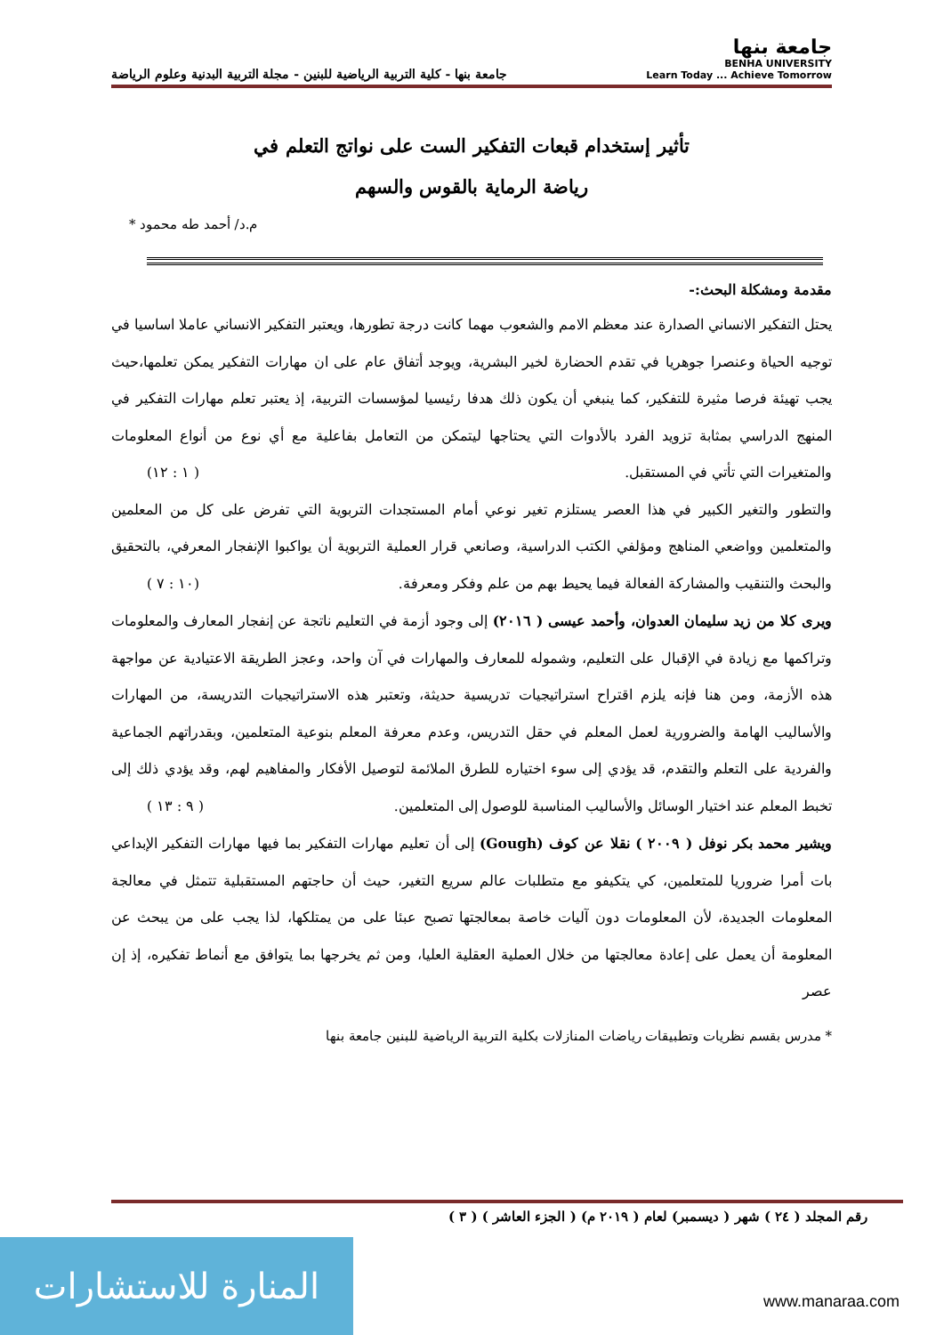جامعة بنها
BENHA UNIVERSITY
Learn Today ... Achieve Tomorrow
جامعة بنها - كلية التربية الرياضية للبنين - مجلة التربية البدنية وعلوم الرياضة
تأثير إستخدام قبعات التفكير الست على نواتج التعلم في
رياضة الرماية بالقوس والسهم
م.د/ أحمد طه محمود *
مقدمة ومشكلة البحث:-
يحتل التفكير الانساني الصدارة عند معظم الامم والشعوب مهما كانت درجة تطورها، ويعتبر التفكير الانساني عاملا اساسيا في توجيه الحياة وعنصرا جوهريا في تقدم الحضارة لخير البشرية، ويوجد أتفاق عام على ان مهارات التفكير يمكن تعلمها،حيث يجب تهيئة فرصا مثيرة للتفكير، كما ينبغي أن يكون ذلك هدفا رئيسيا لمؤسسات التربية، إذ يعتبر تعلم مهارات التفكير في المنهج الدراسي بمثابة تزويد الفرد بالأدوات التي يحتاجها ليتمكن من التعامل بفاعلية مع أي نوع من أنواع المعلومات والمتغيرات التي تأتي في المستقبل. ( ١ : ١٢)
والتطور والتغير الكبير في هذا العصر يستلزم تغير نوعي أمام المستجدات التربوية التي تفرض على كل من المعلمين والمتعلمين وواضعي المناهج ومؤلفي الكتب الدراسية، وصانعي قرار العملية التربوية أن يواكبوا الإنفجار المعرفي، بالتحقيق والبحث والتنقيب والمشاركة الفعالة فيما يحيط بهم من علم وفكر ومعرفة. (١٠ : ٧ )
ويرى كلا من زيد سليمان العدوان، وأحمد عيسى ( ٢٠١٦) إلى وجود أزمة في التعليم ناتجة عن إنفجار المعارف والمعلومات وتراكمها مع زيادة في الإقبال على التعليم، وشموله للمعارف والمهارات في آن واحد، وعجز الطريقة الاعتيادية عن مواجهة هذه الأزمة، ومن هنا فإنه يلزم اقتراح استراتيجيات تدريسية حديثة، وتعتبر هذه الاستراتيجيات التدريسة، من المهارات والأساليب الهامة والضرورية لعمل المعلم في حقل التدريس، وعدم معرفة المعلم بنوعية المتعلمين، وبقدراتهم الجماعية والفردية على التعلم والتقدم، قد يؤدي إلى سوء اختياره للطرق الملائمة لتوصيل الأفكار والمفاهيم لهم، وقد يؤدي ذلك إلى تخبط المعلم عند اختيار الوسائل والأساليب المناسبة للوصول إلى المتعلمين. ( ٩ : ١٣ )
ويشير محمد بكر نوفل ( ٢٠٠٩ ) نقلا عن كوف (Gough) إلى أن تعليم مهارات التفكير بما فيها مهارات التفكير الإبداعي بات أمرا ضروريا للمتعلمين، كي يتكيفو مع متطلبات عالم سريع التغير، حيث أن حاجتهم المستقبلية تتمثل في معالجة المعلومات الجديدة، لأن المعلومات دون آليات خاصة بمعالجتها تصبح عبئا على من يمتلكها، لذا يجب على من يبحث عن المعلومة أن يعمل على إعادة معالجتها من خلال العملية العقلية العليا، ومن ثم يخرجها بما يتوافق مع أنماط تفكيره، إذ إن عصر
* مدرس بقسم نظريات وتطبيقات رياضات المنازلات بكلية التربية الرياضية للبنين جامعة بنها
رقم المجلد ( ٢٤ ) شهر ( ديسمبر) لعام ( ٢٠١٩ م) ( الجزء العاشر ) ( ٣ )
المنارة للاستشارات
www.manaraa.com